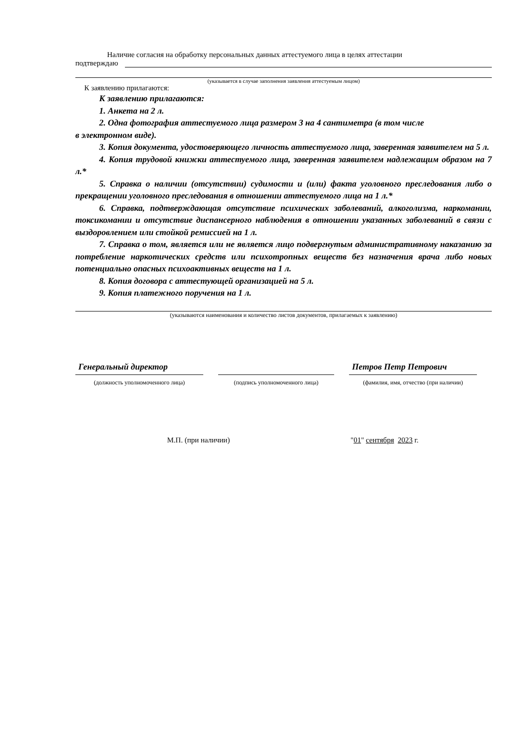Наличие согласия на обработку персональных данных аттестуемого лица в целях аттестации
подтверждаю
(указывается в случае заполнения заявления аттестуемым лицом)
К заявлению прилагаются:
К заявлению прилагаются:
1. Анкета на 2 л.
2. Одна фотография аттестуемого лица размером 3 на 4 сантиметра (в том числе
в электронном виде).
3. Копия документа, удостоверяющего личность аттестуемого лица, заверенная заявителем на 5 л.
4. Копия трудовой книжки аттестуемого лица, заверенная заявителем надлежащим образом на 7 л.*
5. Справка о наличии (отсутствии) судимости и (или) факта уголовного преследования либо о прекращении уголовного преследования в отношении аттестуемого лица на 1 л.*
6. Справка, подтверждающая отсутствие психических заболеваний, алкоголизма, наркомании, токсикомании и отсутствие диспансерного наблюдения в отношении указанных заболеваний в связи с выздоровлением или стойкой ремиссией на 1 л.
7. Справка о том, является или не является лицо подвергнутым административному наказанию за потребление наркотических средств или психотропных веществ без назначения врача либо новых потенциально опасных психоактивных веществ на 1 л.
8. Копия договора с аттестующей организацией на 5 л.
9. Копия платежного поручения на 1 л.
(указываются наименования и количество листов документов, прилагаемых к заявлению)
Генеральный директор
(должность уполномоченного лица)
(подпись уполномоченного лица)
Петров Петр Петрович
(фамилия, имя, отчество (при наличии)
М.П. (при наличии) "01" сентября 2023 г.